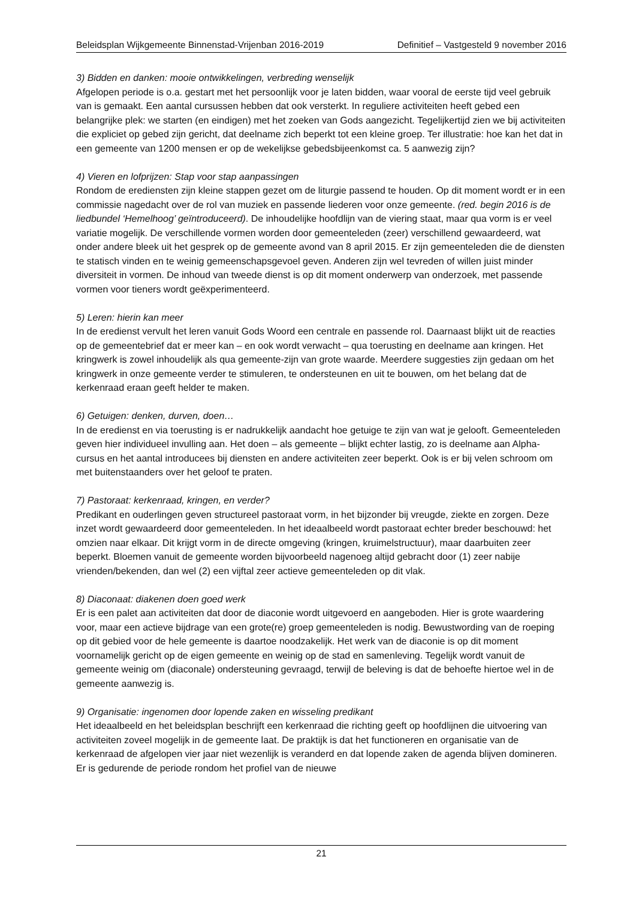Beleidsplan Wijkgemeente Binnenstad-Vrijenban 2016-2019 Definitief – Vastgesteld 9 november 2016
3) Bidden en danken: mooie ontwikkelingen, verbreding wenselijk
Afgelopen periode is o.a. gestart met het persoonlijk voor je laten bidden, waar vooral de eerste tijd veel gebruik van is gemaakt. Een aantal cursussen hebben dat ook versterkt. In reguliere activiteiten heeft gebed een belangrijke plek: we starten (en eindigen) met het zoeken van Gods aangezicht. Tegelijkertijd zien we bij activiteiten die expliciet op gebed zijn gericht, dat deelname zich beperkt tot een kleine groep. Ter illustratie: hoe kan het dat in een gemeente van 1200 mensen er op de wekelijkse gebedsbijeenkomst ca. 5 aanwezig zijn?
4) Vieren en lofprijzen: Stap voor stap aanpassingen
Rondom de erediensten zijn kleine stappen gezet om de liturgie passend te houden. Op dit moment wordt er in een commissie nagedacht over de rol van muziek en passende liederen voor onze gemeente. (red. begin 2016 is de liedbundel ‘Hemelhoog’ geïntroduceerd). De inhoudelijke hoofdlijn van de viering staat, maar qua vorm is er veel variatie mogelijk. De verschillende vormen worden door gemeenteleden (zeer) verschillend gewaardeerd, wat onder andere bleek uit het gesprek op de gemeente avond van 8 april 2015. Er zijn gemeenteleden die de diensten te statisch vinden en te weinig gemeenschapsgevoel geven. Anderen zijn wel tevreden of willen juist minder diversiteit in vormen. De inhoud van tweede dienst is op dit moment onderwerp van onderzoek, met passende vormen voor tieners wordt geëxperimenteerd.
5) Leren: hierin kan meer
In de eredienst vervult het leren vanuit Gods Woord een centrale en passende rol. Daarnaast blijkt uit de reacties op de gemeentebrief dat er meer kan – en ook wordt verwacht – qua toerusting en deelname aan kringen. Het kringwerk is zowel inhoudelijk als qua gemeente-zijn van grote waarde. Meerdere suggesties zijn gedaan om het kringwerk in onze gemeente verder te stimuleren, te ondersteunen en uit te bouwen, om het belang dat de kerkenraad eraan geeft helder te maken.
6) Getuigen: denken, durven, doen…
In de eredienst en via toerusting is er nadrukkelijk aandacht hoe getuige te zijn van wat je gelooft. Gemeenteleden geven hier individueel invulling aan. Het doen – als gemeente – blijkt echter lastig, zo is deelname aan Alpha-cursus en het aantal introducees bij diensten en andere activiteiten zeer beperkt. Ook is er bij velen schroom om met buitenstaanders over het geloof te praten.
7) Pastoraat: kerkenraad, kringen, en verder?
Predikant en ouderlingen geven structureel pastoraat vorm, in het bijzonder bij vreugde, ziekte en zorgen. Deze inzet wordt gewaardeerd door gemeenteleden. In het ideaalbeeld wordt pastoraat echter breder beschouwd: het omzien naar elkaar. Dit krijgt vorm in de directe omgeving (kringen, kruimelstructuur), maar daarbuiten zeer beperkt. Bloemen vanuit de gemeente worden bijvoorbeeld nagenoeg altijd gebracht door (1) zeer nabije vrienden/bekenden, dan wel (2) een vijftal zeer actieve gemeenteleden op dit vlak.
8) Diaconaat: diakenen doen goed werk
Er is een palet aan activiteiten dat door de diaconie wordt uitgevoerd en aangeboden. Hier is grote waardering voor, maar een actieve bijdrage van een grote(re) groep gemeenteleden is nodig. Bewustwording van de roeping op dit gebied voor de hele gemeente is daartoe noodzakelijk. Het werk van de diaconie is op dit moment voornamelijk gericht op de eigen gemeente en weinig op de stad en samenleving. Tegelijk wordt vanuit de gemeente weinig om (diaconale) ondersteuning gevraagd, terwijl de beleving is dat de behoefte hiertoe wel in de gemeente aanwezig is.
9) Organisatie: ingenomen door lopende zaken en wisseling predikant
Het ideaalbeeld en het beleidsplan beschrijft een kerkenraad die richting geeft op hoofdlijnen die uitvoering van activiteiten zoveel mogelijk in de gemeente laat. De praktijk is dat het functioneren en organisatie van de kerkenraad de afgelopen vier jaar niet wezenlijk is veranderd en dat lopende zaken de agenda blijven domineren. Er is gedurende de periode rondom het profiel van de nieuwe
21